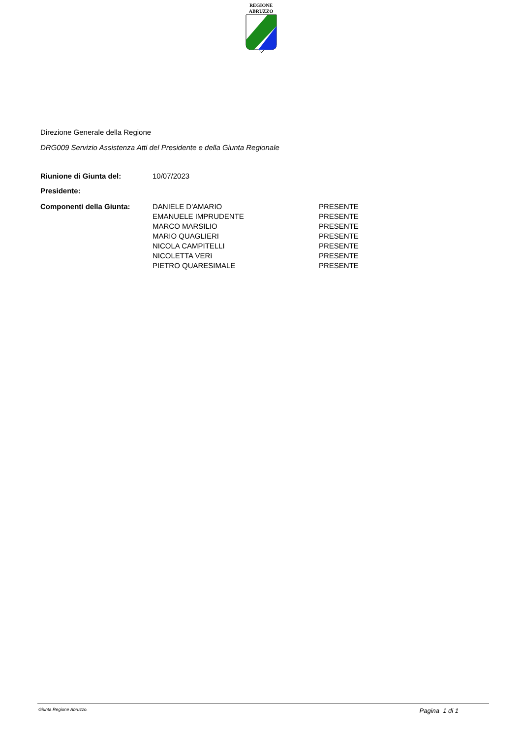REGIONE
ABRUZZO
Direzione Generale della Regione
DRG009 Servizio Assistenza Atti del Presidente e della Giunta Regionale
| Riunione di Giunta del: | 10/07/2023 | |
| Presidente: | | |
| Componenti della Giunta: | DANIELE D'AMARIO | PRESENTE |
| | EMANUELE IMPRUDENTE | PRESENTE |
| | MARCO MARSILIO | PRESENTE |
| | MARIO QUAGLIERI | PRESENTE |
| | NICOLA CAMPITELLI | PRESENTE |
| | NICOLETTA VERì | PRESENTE |
| | PIETRO QUARESIMALE | PRESENTE |
Giunta Regione Abruzzo. Pagina 1 di 1